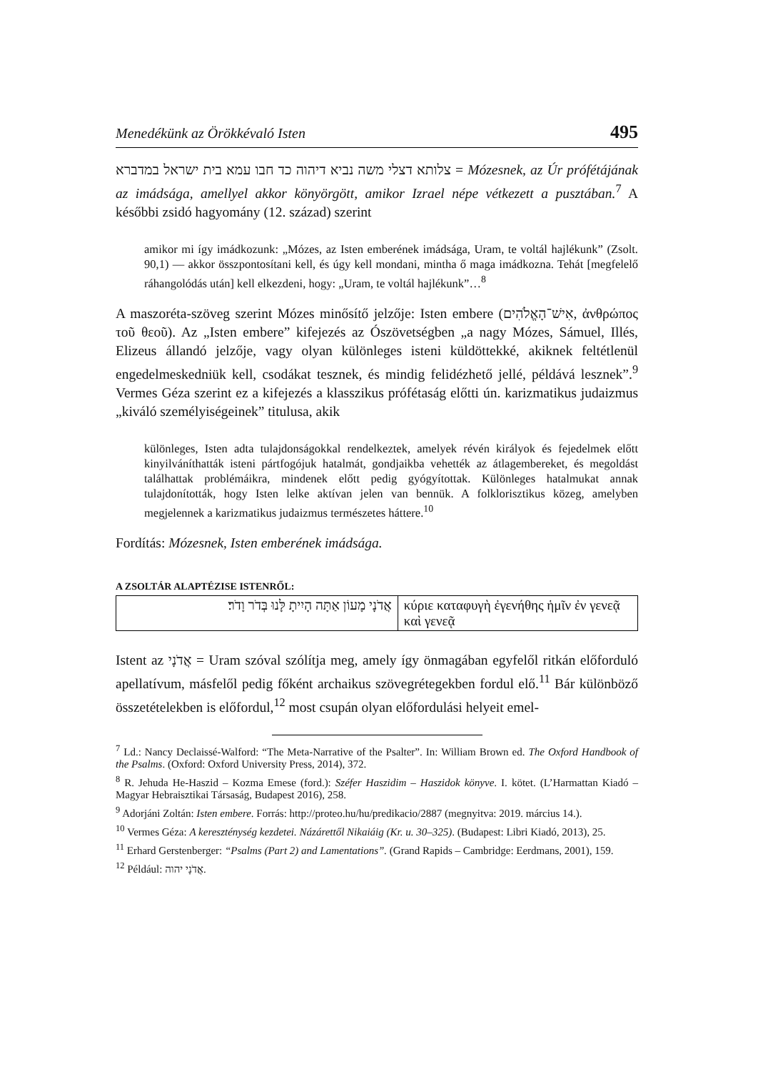Menedékünk az Örökkévaló Isten 495
צלותא דצלי משה נביא דיהוה כד חבו עמא בית ישראל במדברא = Mózesnek, az Úr prófétájának az imádsága, amellyel akkor könyörgött, amikor Izrael népe vétkezett a pusztában.<sup>7</sup> A későbbi zsidó hagyomány (12. század) szerint
amikor mi így imádkozunk: „Mózes, az Isten emberének imádsága, Uram, te voltál hajlékunk” (Zsolt. 90,1) — akkor összpontosítani kell, és úgy kell mondani, mintha ő maga imádkozna. Tehát [megfelelő ráhangolódás után] kell elkezdeni, hogy: „Uram, te voltál hajlékunk”…<sup>8</sup>
A maszoréta-szöveg szerint Mózes minősítő jelzője: Isten embere (אִישׁ־הָאֱלֹהִים, ἀνθρώπος τοῦ θεοῦ). Az „Isten embere” kifejezés az Ószövetségben „a nagy Mózes, Sámuel, Illés, Elizeus állandó jelzője, vagy olyan különleges isteni küldöttekké, akiknek feltétlenül engedelmeskedniük kell, csodákat tesznek, és mindig felidézhető jellé, példává lesznek”.<sup>9</sup> Vermes Géza szerint ez a kifejezés a klasszikus prófétaság előtti ún. karizmatikus judaizmus „kiváló személyiségeinek” titulusa, akik
különleges, Isten adta tulajdonságokkal rendelkeztek, amelyek révén királyok és fejedelmek előtt kinyilváníthatták isteni pártfogójuk hatalmát, gondjaikba vehették az átlagembereket, és megoldást találhattak problémáikra, mindenek előtt pedig gyógyítottak. Különleges hatalmukat annak tulajdonították, hogy Isten lelke aktívan jelen van bennük. A folklorisztikus közeg, amelyben megjelennek a karizmatikus judaizmus természetes háttere.<sup>10</sup>
Fordítás: Mózesnek, Isten emberének imádsága.
A ZSOLTÁR ALAPTÉZISE ISTENRŐL:
| אֲדֹנָי מָעוֹן אַתָּה הָיִיתָ לָּנוּ בְּדֹר וָדֹר׃ | κύριε καταφυγὴ ἐγενήθης ἡμῖν ἐν γενεᾷ καὶ γενεᾷ |
Istent az אֲדֹנָי = Uram szóval szólítja meg, amely így önmagában egyfelől ritkán előforduló apellatívum, másfelől pedig főként archaikus szövegrétegekben fordul elő.<sup>11</sup> Bár különböző összetételekben is előfordul,<sup>12</sup> most csupán olyan előfordulási helyeit emel-
<sup>7</sup> Ld.: Nancy Declaissé-Walford: “The Meta-Narrative of the Psalter”. In: William Brown ed. The Oxford Handbook of the Psalms. (Oxford: Oxford University Press, 2014), 372.
<sup>8</sup> R. Jehuda He-Haszid – Kozma Emese (ford.): Széfer Haszidim – Haszidok könyve. I. kötet. (L’Harmattan Kiadó – Magyar Hebraisztikai Társaság, Budapest 2016), 258.
<sup>9</sup> Adorjáni Zoltán: Isten embere. Forrás: http://proteo.hu/hu/predikacio/2887 (megnyitva: 2019. március 14.).
<sup>10</sup> Vermes Géza: A kereszténység kezdetei. Názárettől Nikaiáig (Kr. u. 30–325). (Budapest: Libri Kiadó, 2013), 25.
<sup>11</sup> Erhard Gerstenberger: “Psalms (Part 2) and Lamentations”. (Grand Rapids – Cambridge: Eerdmans, 2001), 159.
<sup>12</sup> Például: אֲדֹנָי יהוה.